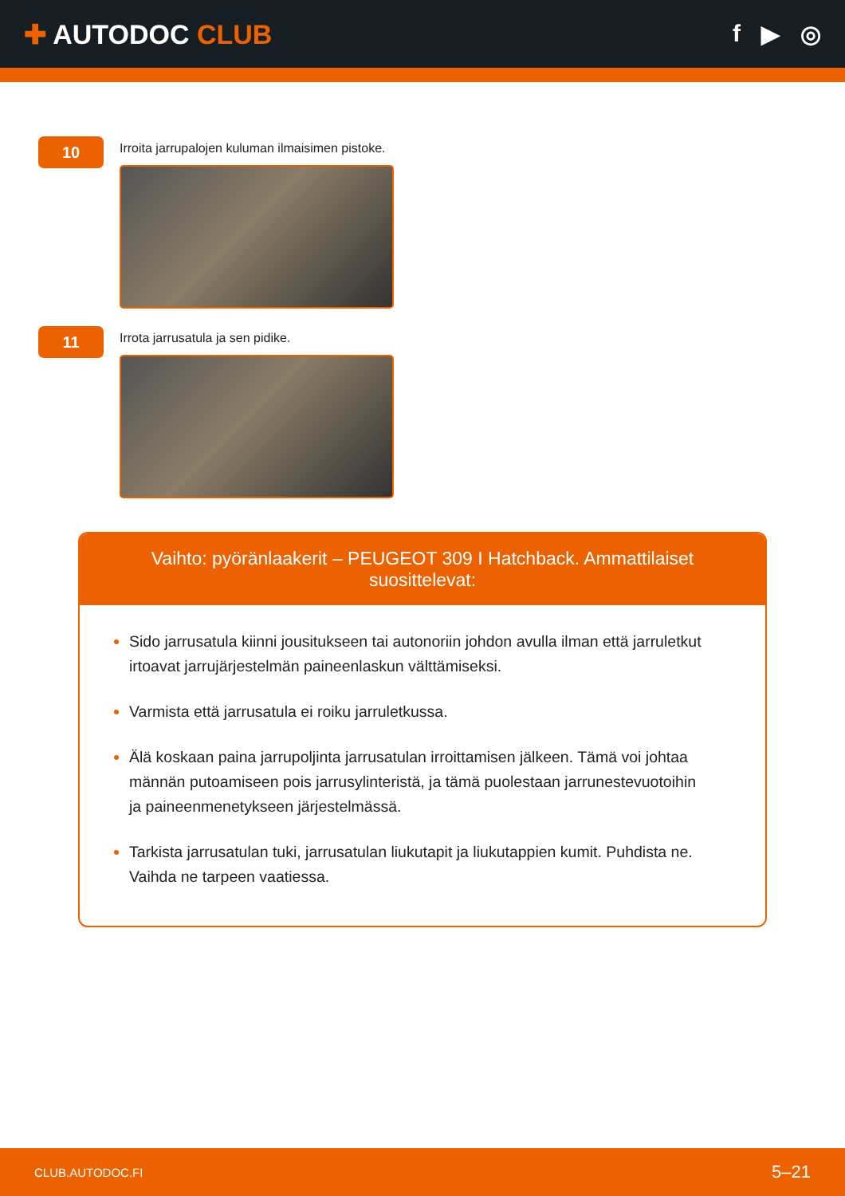✚ AUTODOC CLUB f ▶ ◎
10
Irroita jarrupalojen kuluman ilmaisimen pistoke.
11
Irrota jarrusatula ja sen pidike.
Vaihto: pyöränlaakerit – PEUGEOT 309 I Hatchback. Ammattilaiset suosittelevat:
Sido jarrusatula kiinni jousitukseen tai autonoriin johdon avulla ilman että jarruletkut irtoavat jarrujärjestelmän paineenlaskun välttämiseksi.
Varmista että jarrusatula ei roiku jarruletkussa.
Älä koskaan paina jarrupoljinta jarrusatulan irroittamisen jälkeen. Tämä voi johtaa männän putoamiseen pois jarrusylinteristä, ja tämä puolestaan jarrunestevuotoihin ja paineenmenetykseen järjestelmässä.
Tarkista jarrusatulan tuki, jarrusatulan liukutapit ja liukutappien kumit. Puhdista ne. Vaihda ne tarpeen vaatiessa.
CLUB.AUTODOC.FI 5–21